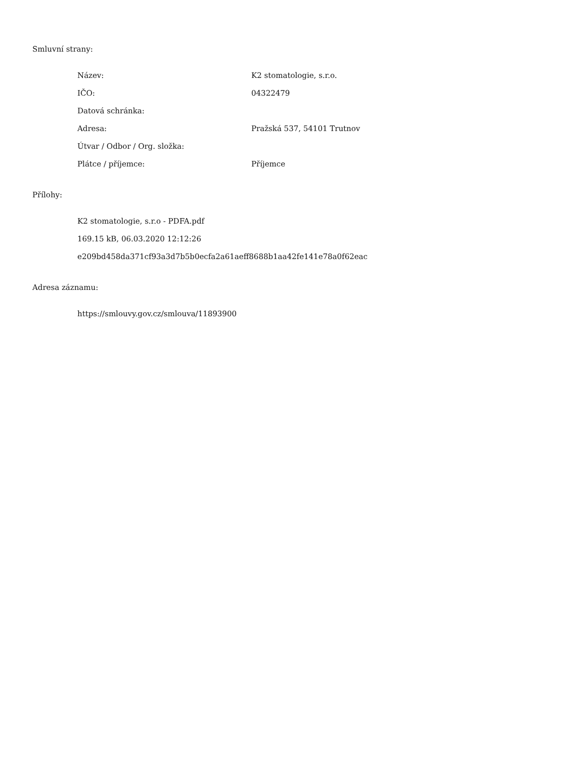Smluvní strany:
| Název: | K2 stomatologie, s.r.o. |
| IČO: | 04322479 |
| Datová schránka: | |
| Adresa: | Pražská 537, 54101 Trutnov |
| Útvar / Odbor / Org. složka: | |
| Plátce / příjemce: | Příjemce |
Přílohy:
K2 stomatologie, s.r.o - PDFA.pdf
169.15 kB, 06.03.2020 12:12:26
e209bd458da371cf93a3d7b5b0ecfa2a61aeff8688b1aa42fe141e78a0f62eac
Adresa záznamu:
https://smlouvy.gov.cz/smlouva/11893900